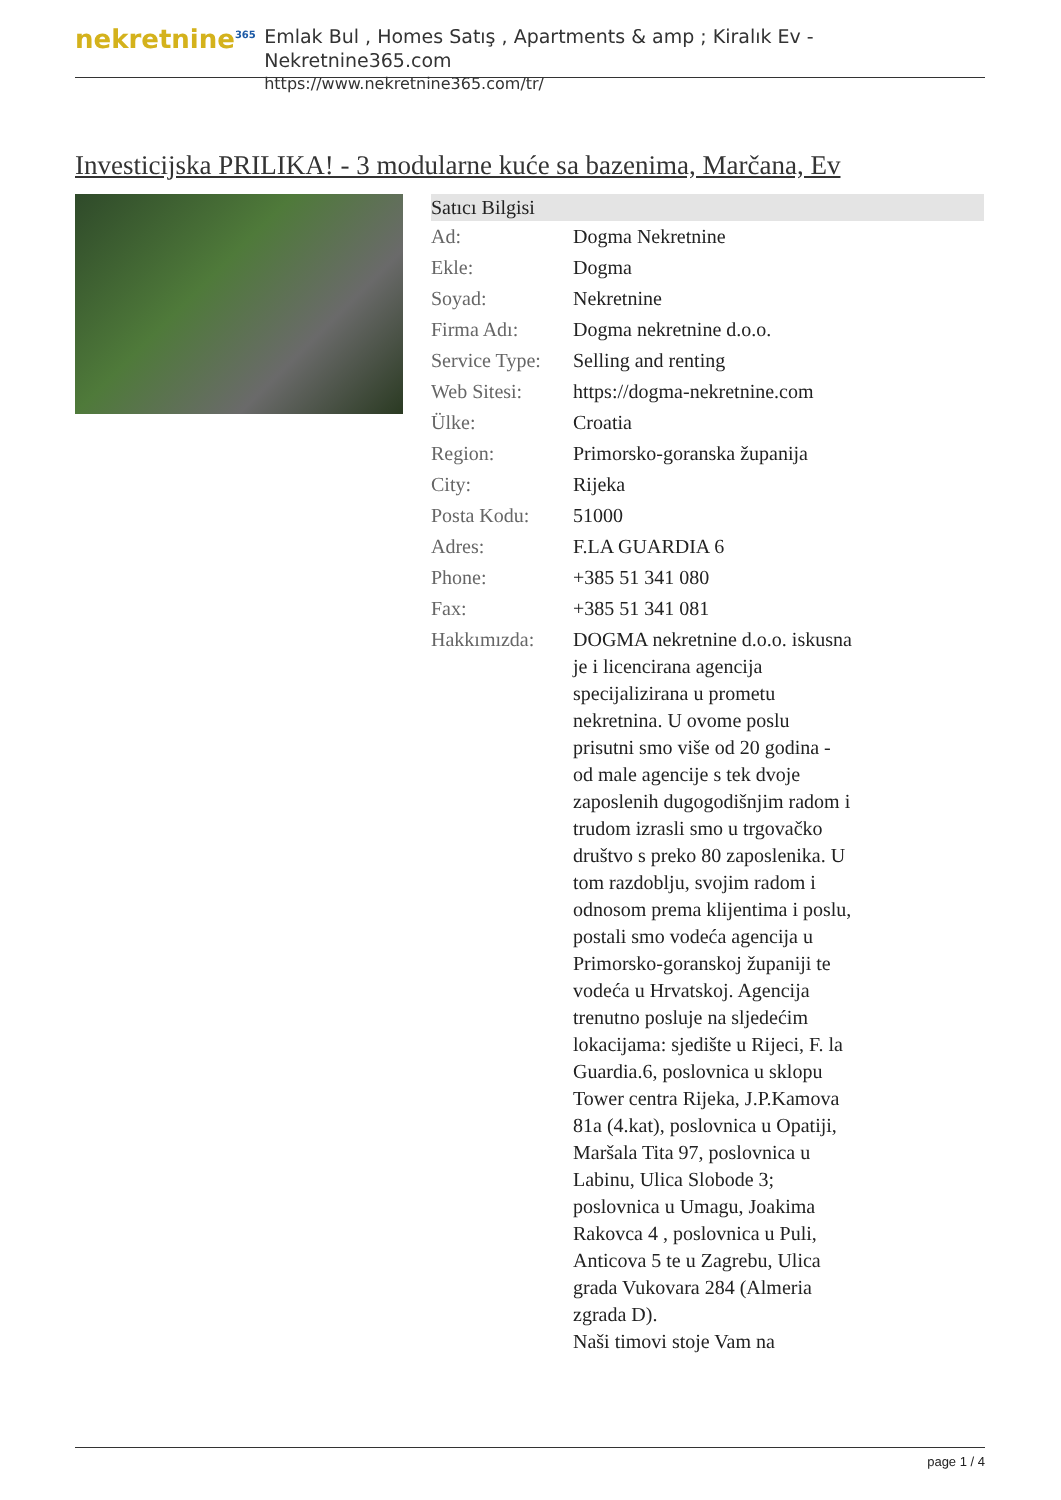nekretnine<sup>365</sup>
Emlak Bul , Homes Satış , Apartments & amp ; Kiralık Ev - Nekretnine365.com
https://www.nekretnine365.com/tr/
Investicijska PRILIKA! - 3 modularne kuće sa bazenima, Marčana, Ev
| Satıcı Bilgisi | |
| --- | --- |
| Ad: | Dogma Nekretnine |
| Ekle: | Dogma |
| Soyad: | Nekretnine |
| Firma Adı: | Dogma nekretnine d.o.o. |
| Service Type: | Selling and renting |
| Web Sitesi: | https://dogma-nekretnine.com |
| Ülke: | Croatia |
| Region: | Primorsko-goranska županija |
| City: | Rijeka |
| Posta Kodu: | 51000 |
| Adres: | F.LA GUARDIA 6 |
| Phone: | +385 51 341 080 |
| Fax: | +385 51 341 081 |
| Hakkımızda: | DOGMA nekretnine d.o.o. iskusna je i licencirana agencija specijalizirana u prometu nekretnina. U ovome poslu prisutni smo više od 20 godina - od male agencije s tek dvoje zaposlenih dugogodišnjim radom i trudom izrasli smo u trgovačko društvo s preko 80 zaposlenika. U tom razdoblju, svojim radom i odnosom prema klijentima i poslu, postali smo vodeća agencija u Primorsko-goranskoj županiji te vodeća u Hrvatskoj. Agencija trenutno posluje na sljedećim lokacijama: sjedište u Rijeci, F. la Guardia.6, poslovnica u sklopu Tower centra Rijeka, J.P.Kamova 81a (4.kat), poslovnica u Opatiji, Maršala Tita 97, poslovnica u Labinu, Ulica Slobode 3; poslovnica u Umagu, Joakima Rakovca 4 , poslovnica u Puli, Anticova 5 te u Zagrebu, Ulica grada Vukovara 284 (Almeria zgrada D). Naši timovi stoje Vam na |
page 1 / 4